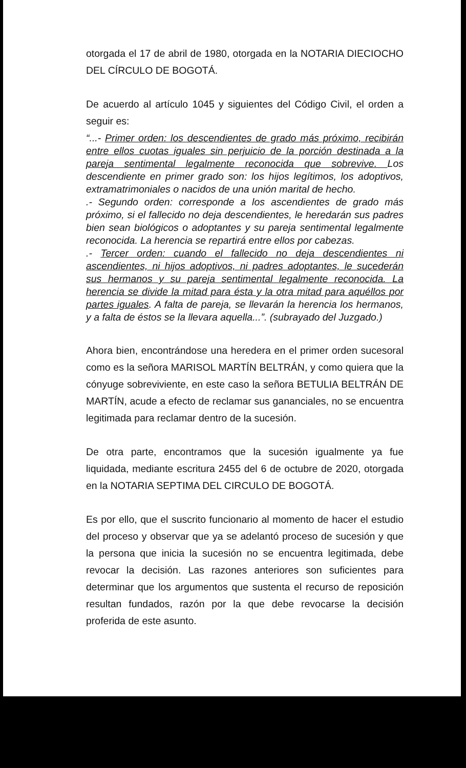otorgada el 17 de abril de 1980, otorgada en la NOTARIA DIECIOCHO DEL CÍRCULO DE BOGOTÁ.
De acuerdo al artículo 1045 y siguientes del Código Civil, el orden a seguir es:
“...- Primer orden: los descendientes de grado más próximo, recibirán entre ellos cuotas iguales sin perjuicio de la porción destinada a la pareja sentimental legalmente reconocida que sobrevive. Los descendiente en primer grado son: los hijos legítimos, los adoptivos, extramatrimoniales o nacidos de una unión marital de hecho.
.- Segundo orden: corresponde a los ascendientes de grado más próximo, si el fallecido no deja descendientes, le heredarán sus padres bien sean biológicos o adoptantes y su pareja sentimental legalmente reconocida. La herencia se repartirá entre ellos por cabezas.
.- Tercer orden: cuando el fallecido no deja descendientes ni ascendientes, ni hijos adoptivos, ni padres adoptantes, le sucederán sus hermanos y su pareja sentimental legalmente reconocida. La herencia se divide la mitad para ésta y la otra mitad para aquéllos por partes iguales. A falta de pareja, se llevarán la herencia los hermanos, y a falta de éstos se la llevara aquella...”. (subrayado del Juzgado.)
Ahora bien, encontrándose una heredera en el primer orden sucesoral como es la señora MARISOL MARTÍN BELTRÁN, y como quiera que la cónyuge sobreviviente, en este caso la señora BETULIA BELTRÁN DE MARTÍN, acude a efecto de reclamar sus gananciales, no se encuentra legitimada para reclamar dentro de la sucesión.
De otra parte, encontramos que la sucesión igualmente ya fue liquidada, mediante escritura 2455 del 6 de octubre de 2020, otorgada en la NOTARIA SEPTIMA DEL CIRCULO DE BOGOTÁ.
Es por ello, que el suscrito funcionario al momento de hacer el estudio del proceso y observar que ya se adelantó proceso de sucesión y que la persona que inicia la sucesión no se encuentra legitimada, debe revocar la decisión. Las razones anteriores son suficientes para determinar que los argumentos que sustenta el recurso de reposición resultan fundados, razón por la que debe revocarse la decisión proferida de este asunto.